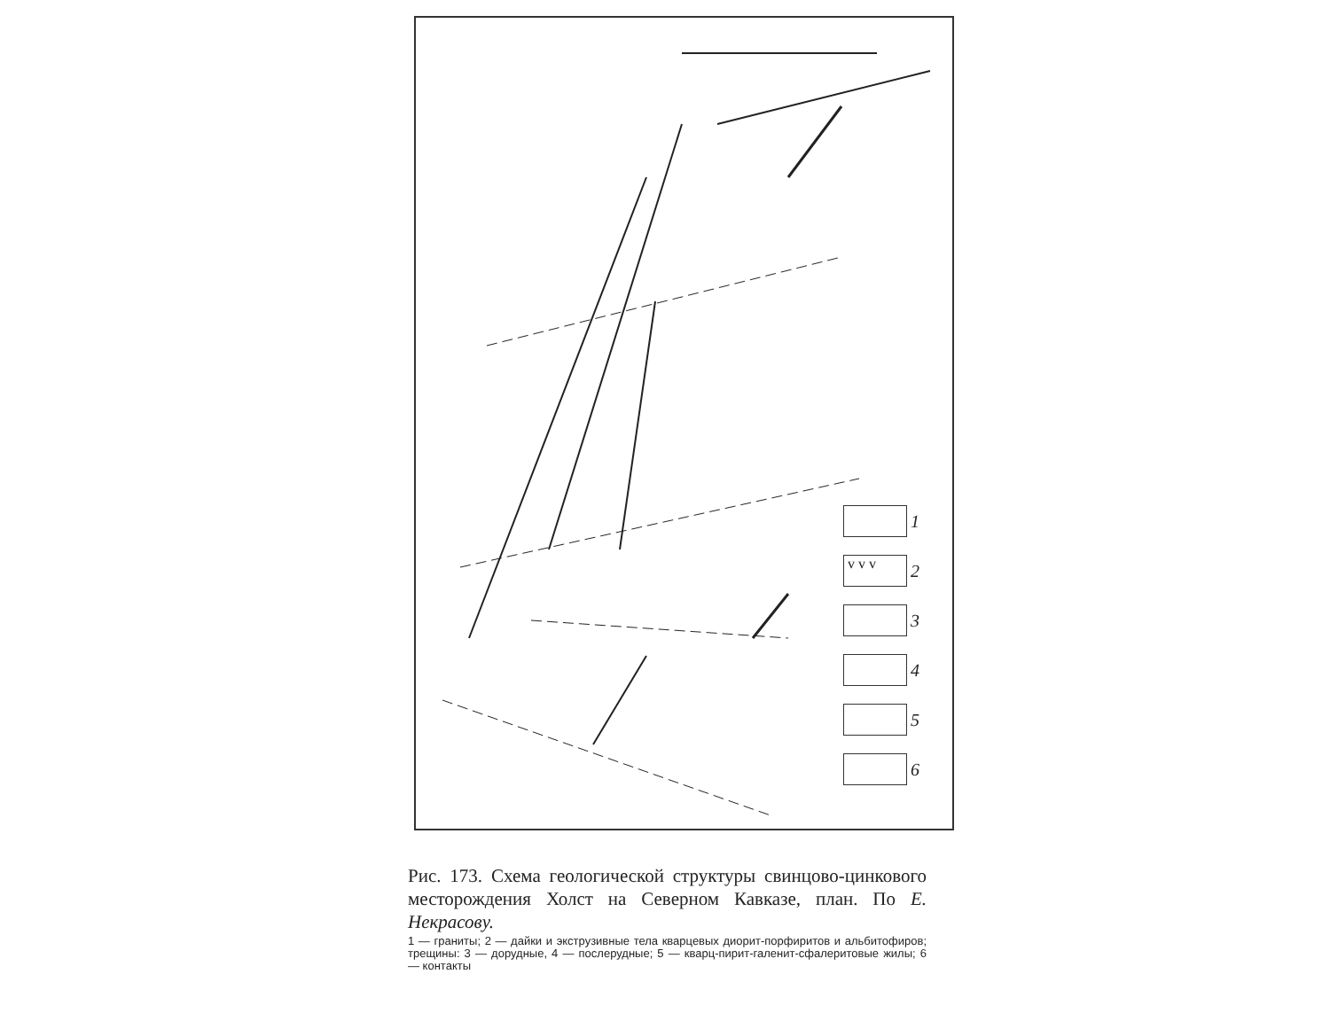1
v v v
2
3
4
5
6
Рис. 173. Схема геологической структуры свинцово-цинкового месторождения Холст на Северном Кавказе, план. По Е. Некрасову.
1 — граниты; 2 — дайки и экструзивные тела кварцевых диорит-порфиритов и альбитофиров; трещины: 3 — дорудные, 4 — послерудные; 5 — кварц-пирит-галенит-сфалеритовые жилы; 6 — контакты